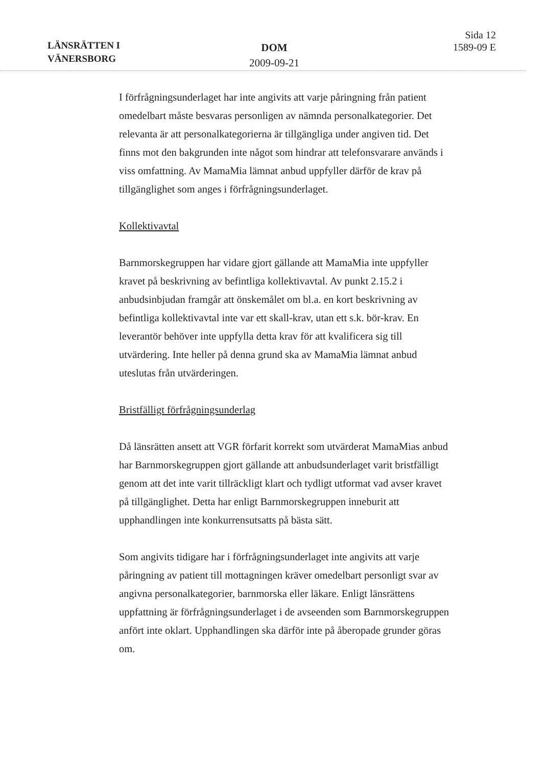LÄNSRÄTTEN I
VÄNERSBORG
DOM
2009-09-21
Sida 12
1589-09 E
I förfrågningsunderlaget har inte angivits att varje påringning från patient omedelbart måste besvaras personligen av nämnda personalkategorier. Det relevanta är att personalkategorierna är tillgängliga under angiven tid. Det finns mot den bakgrunden inte något som hindrar att telefonsvarare används i viss omfattning. Av MamaMia lämnat anbud uppfyller därför de krav på tillgänglighet som anges i förfrågningsunderlaget.
Kollektivavtal
Barnmorskegruppen har vidare gjort gällande att MamaMia inte uppfyller kravet på beskrivning av befintliga kollektivavtal. Av punkt 2.15.2 i anbudsinbjudan framgår att önskemålet om bl.a. en kort beskrivning av befintliga kollektivavtal inte var ett skall-krav, utan ett s.k. bör-krav. En leverantör behöver inte uppfylla detta krav för att kvalificera sig till utvärdering. Inte heller på denna grund ska av MamaMia lämnat anbud uteslutas från utvärderingen.
Bristfälligt förfrågningsunderlag
Då länsrätten ansett att VGR förfarit korrekt som utvärderat MamaMias anbud har Barnmorskegruppen gjort gällande att anbudsunderlaget varit bristfälligt genom att det inte varit tillräckligt klart och tydligt utformat vad avser kravet på tillgänglighet. Detta har enligt Barnmorskegruppen inneburit att upphandlingen inte konkurrensutsatts på bästa sätt.
Som angivits tidigare har i förfrågningsunderlaget inte angivits att varje påringning av patient till mottagningen kräver omedelbart personligt svar av angivna personalkategorier, barnmorska eller läkare. Enligt länsrättens uppfattning är förfrågningsunderlaget i de avseenden som Barnmorskegruppen anfört inte oklart. Upphandlingen ska därför inte på åberopade grunder göras om.